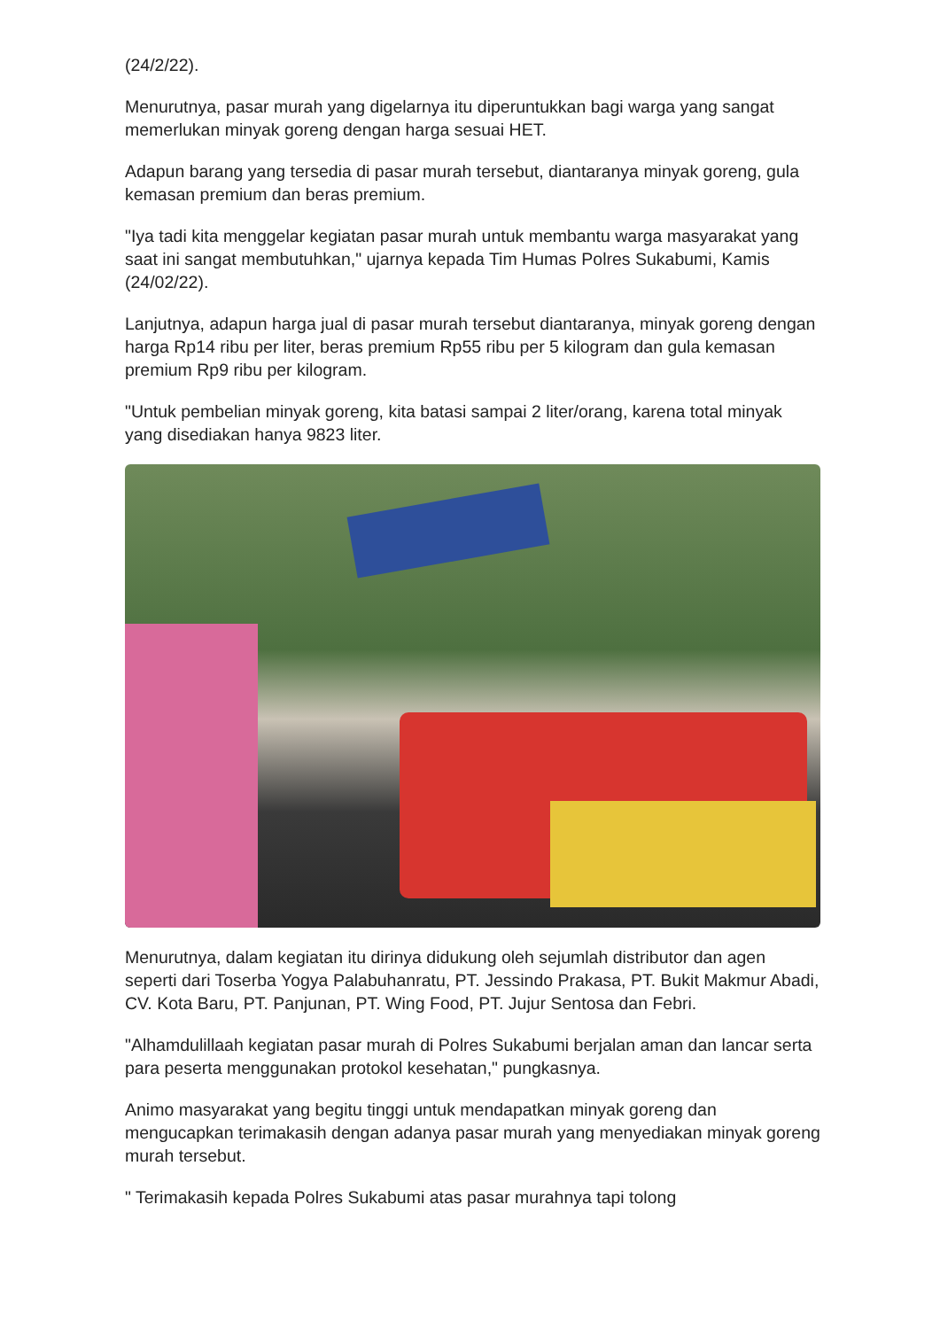(24/2/22).
Menurutnya, pasar murah yang digelarnya itu diperuntukkan bagi warga yang sangat memerlukan minyak goreng dengan harga sesuai HET.
Adapun barang yang tersedia di pasar murah tersebut, diantaranya minyak goreng, gula kemasan premium dan beras premium.
"Iya tadi kita menggelar kegiatan pasar murah untuk membantu warga masyarakat yang saat ini sangat membutuhkan," ujarnya kepada Tim Humas Polres Sukabumi, Kamis (24/02/22).
Lanjutnya, adapun harga jual di pasar murah tersebut diantaranya, minyak goreng dengan harga Rp14 ribu per liter, beras premium Rp55 ribu per 5 kilogram dan gula kemasan premium Rp9 ribu per kilogram.
"Untuk pembelian minyak goreng, kita batasi sampai 2 liter/orang, karena total minyak yang disediakan hanya 9823 liter.
Menurutnya, dalam kegiatan itu dirinya didukung oleh sejumlah distributor dan agen seperti dari Toserba Yogya Palabuhanratu, PT. Jessindo Prakasa, PT. Bukit Makmur Abadi, CV. Kota Baru, PT. Panjunan, PT. Wing Food, PT. Jujur Sentosa dan Febri.
"Alhamdulillaah kegiatan pasar murah di Polres Sukabumi berjalan aman dan lancar serta para peserta menggunakan protokol kesehatan," pungkasnya.
Animo masyarakat yang begitu tinggi untuk mendapatkan minyak goreng dan mengucapkan terimakasih dengan adanya pasar murah yang menyediakan minyak goreng murah tersebut.
" Terimakasih kepada Polres Sukabumi atas pasar murahnya tapi tolong